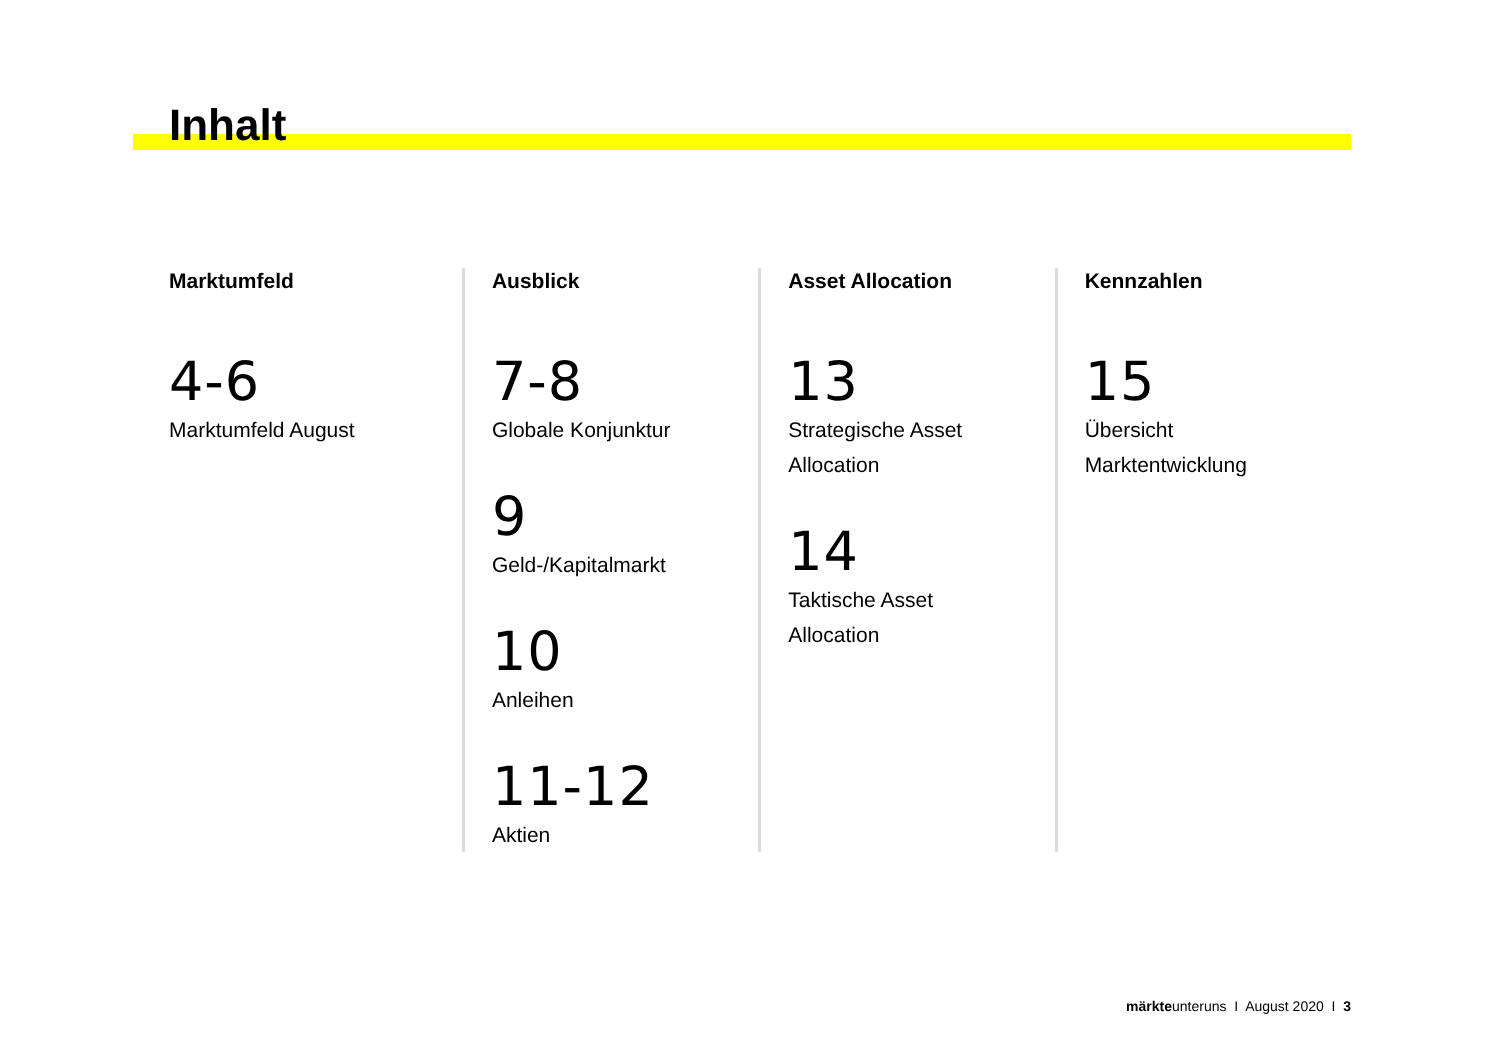Inhalt
Marktumfeld
4-6
Marktumfeld August
Ausblick
7-8
Globale Konjunktur
9
Geld-/Kapitalmarkt
10
Anleihen
11-12
Aktien
Asset Allocation
13
Strategische Asset
Allocation
14
Taktische Asset
Allocation
Kennzahlen
15
Übersicht
Marktentwicklung
märkteunteruns I August 2020 I 3